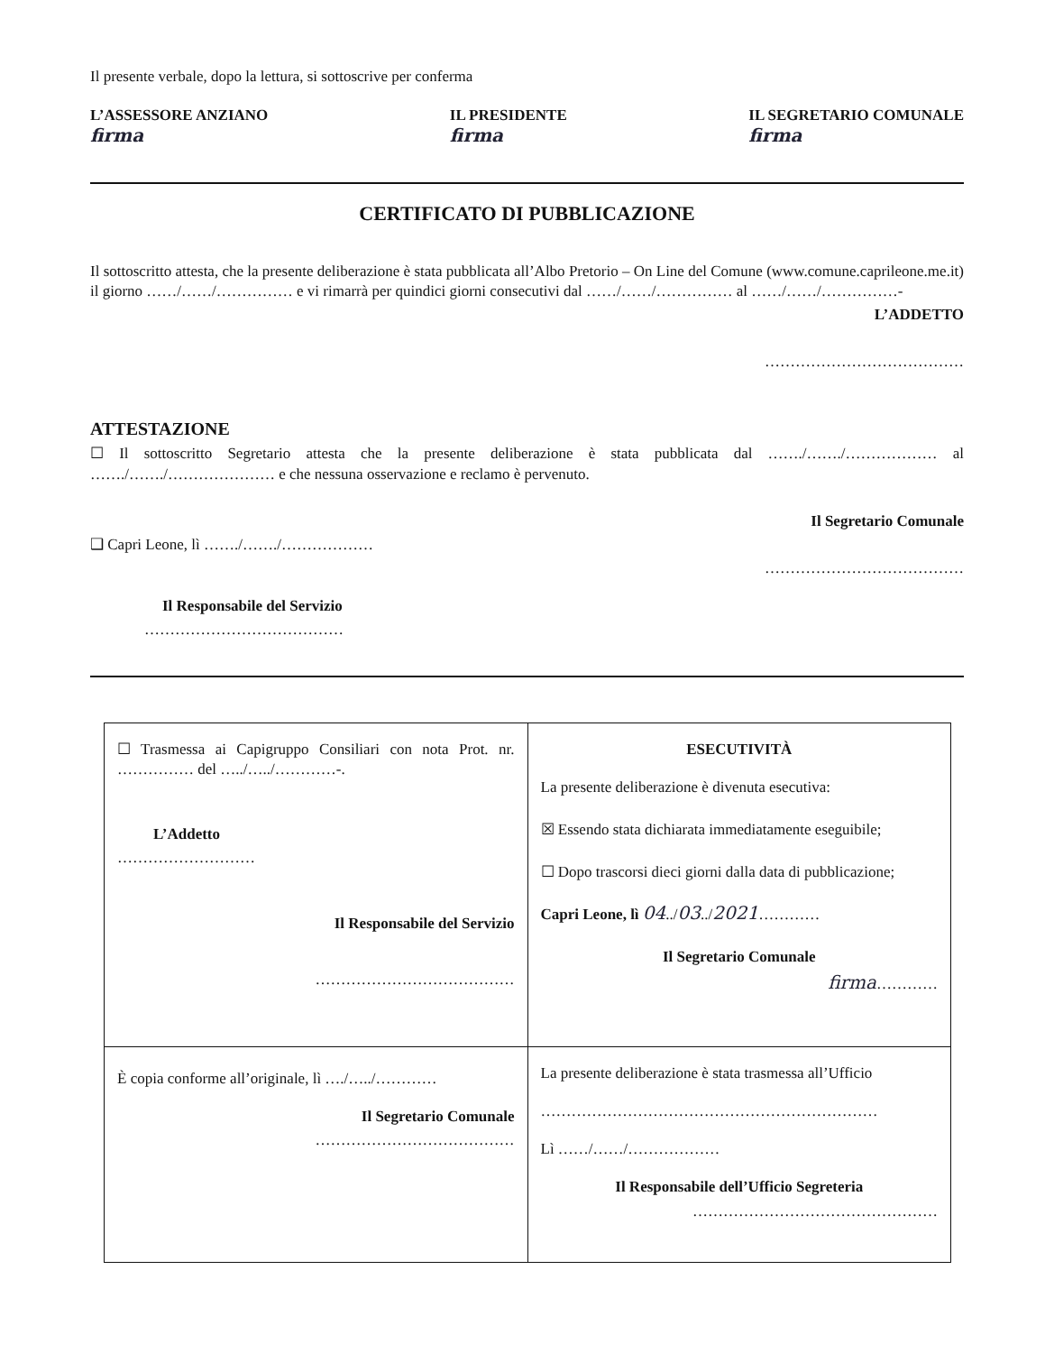Il presente verbale, dopo la lettura, si sottoscrive per conferma
L’ASSESSORE ANZIANO
firma
IL PRESIDENTE
firma
IL SEGRETARIO COMUNALE
firma
CERTIFICATO DI PUBBLICAZIONE
Il sottoscritto attesta, che la presente deliberazione è stata pubblicata all’Albo Pretorio – On Line del Comune (www.comune.caprileone.me.it) il giorno ……/……/…………… e vi rimarrà per quindici giorni consecutivi dal ……/……/…………… al ……/……/……………-
L’ADDETTO
…………………………………
ATTESTAZIONE
☐ Il sottoscritto Segretario attesta che la presente deliberazione è stata pubblicata dal ……./……./……………… al ……./……./………………… e che nessuna osservazione e reclamo è pervenuto.
Il Segretario Comunale
❑ Capri Leone, lì ……./……./………………
…………………………………
Il Responsabile del Servizio
…………………………………
| ☐ Trasmessa ai Capigruppo Consiliari con nota Prot. nr. …………… del …../…../…………-. L’Addetto ……………………… Il Responsabile del Servizio ………………………………… | ESECUTIVITÀ La presente deliberazione è divenuta esecutiva: ☒ Essendo stata dichiarata immediatamente eseguibile; ☐ Dopo trascorsi dieci giorni dalla data di pubblicazione; Capri Leone, lì 04 ../ 03 ../ 2021 ………… Il Segretario Comunale firma ………… |
| È copia conforme all’originale, lì …./…../………… Il Segretario Comunale ………………………………… | La presente deliberazione è stata trasmessa all’Ufficio ………………………………………………………… Lì ……/……/……………… Il Responsabile dell’Ufficio Segreteria ………………………………………… |